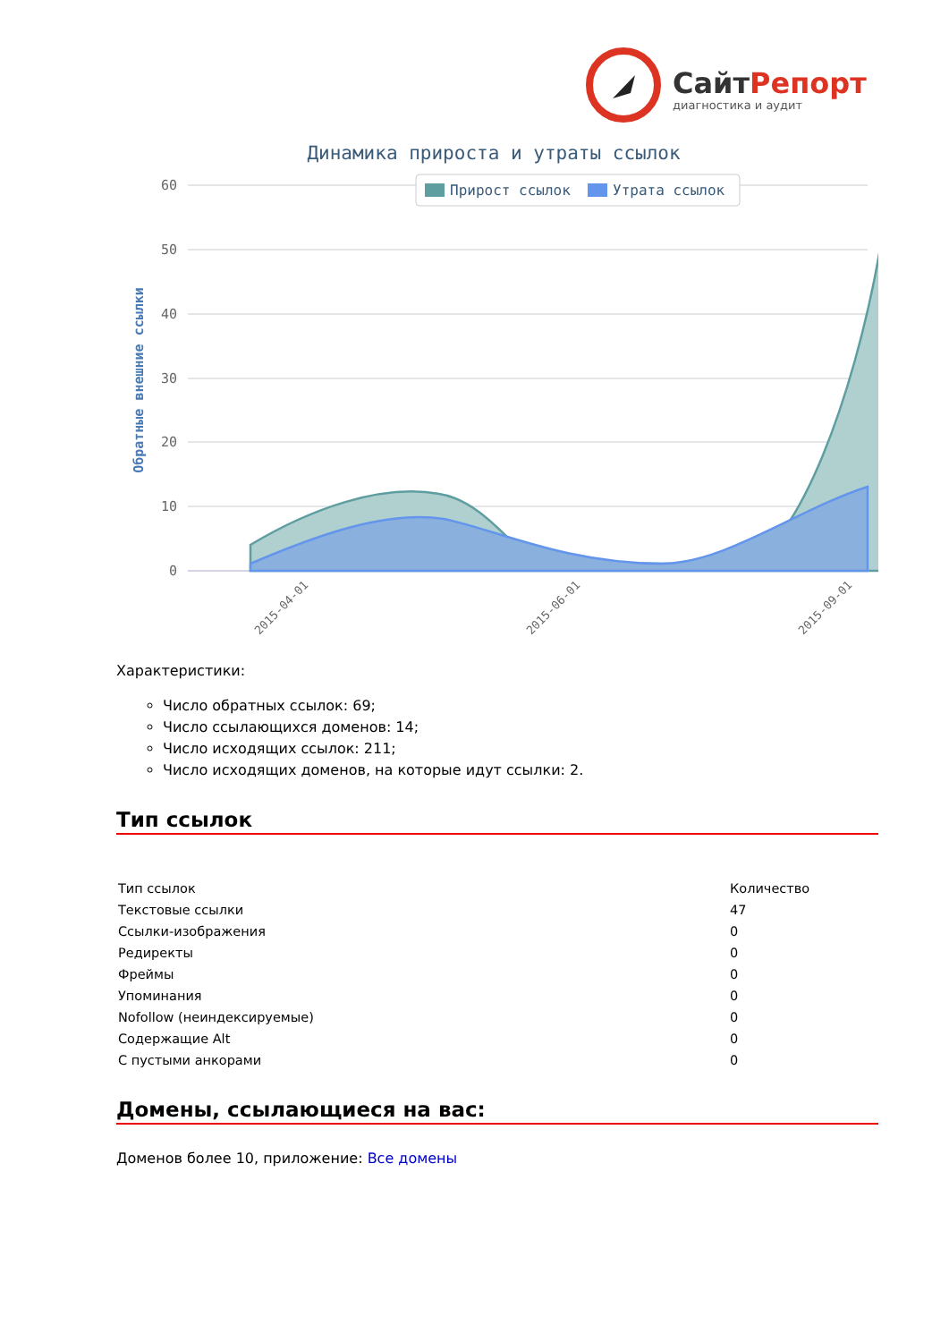СайтРепорт
диагностика и аудит
Динамика прироста и утраты ссылок
60
50
40
30
20
10
0
Обратные внешние ссылки
Прирост ссылок
Утрата ссылок
2015-04-01
2015-06-01
2015-09-01
Характеристики:
Число обратных ссылок: 69;
Число ссылающихся доменов: 14;
Число исходящих ссылок: 211;
Число исходящих доменов, на которые идут ссылки: 2.
Тип ссылок
| Тип ссылок | Количество |
| Текстовые ссылки | 47 |
| Ссылки-изображения | 0 |
| Редиректы | 0 |
| Фреймы | 0 |
| Упоминания | 0 |
| Nofollow (неиндексируемые) | 0 |
| Содержащие Alt | 0 |
| С пустыми анкорами | 0 |
Домены, ссылающиеся на вас:
Доменов более 10, приложение: Все домены